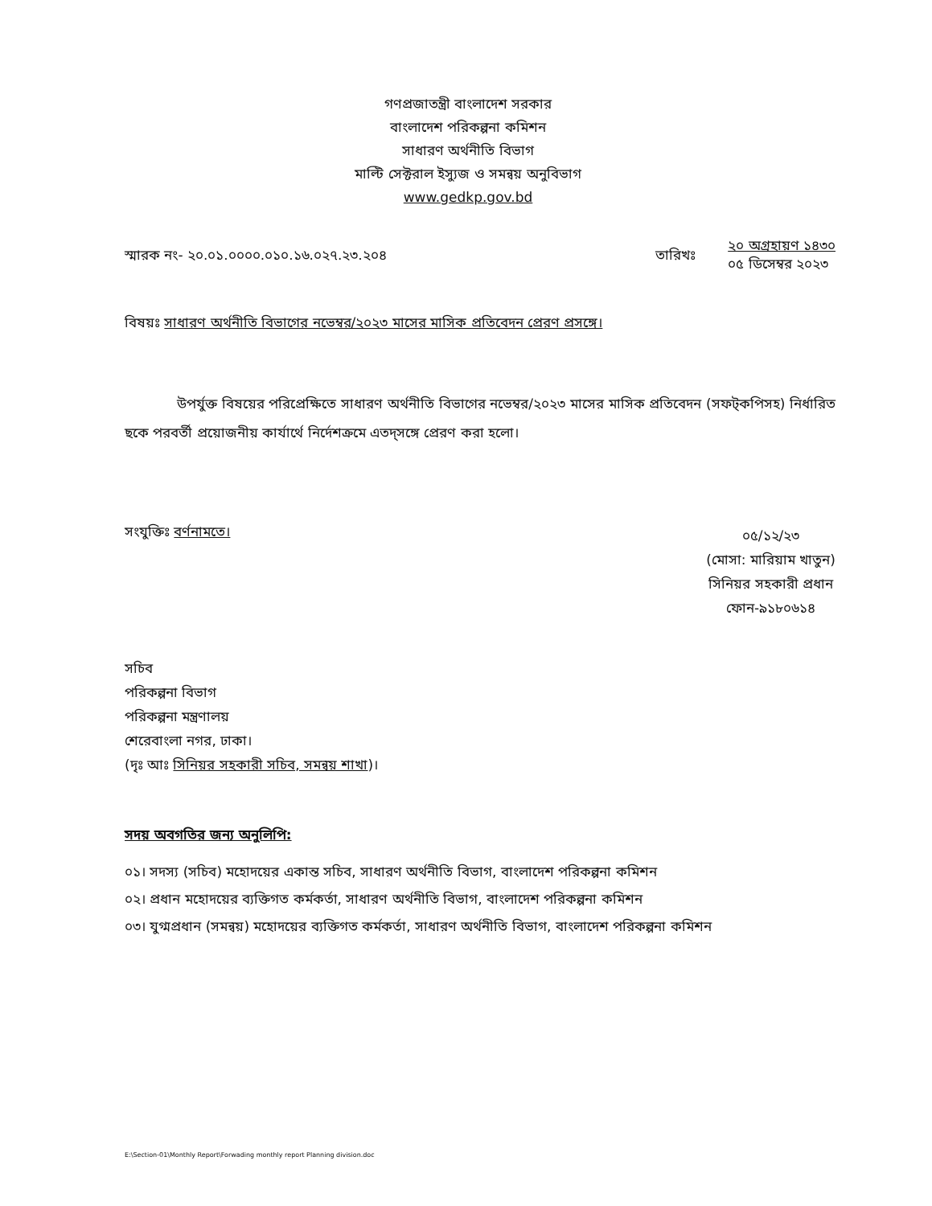গণপ্রজাতন্ত্রী বাংলাদেশ সরকার
বাংলাদেশ পরিকল্পনা কমিশন
সাধারণ অর্থনীতি বিভাগ
মাল্টি সেক্টরাল ইস্যুজ ও সমন্বয় অনুবিভাগ
www.gedkp.gov.bd
স্মারক নং- ২০.০১.০০০০.০১০.১৬.০২৭.২৩.২০৪
তারিখঃ
২০ অগ্রহায়ণ ১৪৩০
০৫ ডিসেম্বর ২০২৩
বিষয়ঃ সাধারণ অর্থনীতি বিভাগের নভেম্বর/২০২৩ মাসের মাসিক প্রতিবেদন প্রেরণ প্রসঙ্গে।
উপর্যুক্ত বিষয়ের পরিপ্রেক্ষিতে সাধারণ অর্থনীতি বিভাগের নভেম্বর/২০২৩ মাসের মাসিক প্রতিবেদন (সফট্কপিসহ) নির্ধারিত ছকে পরবর্তী প্রয়োজনীয় কার্যার্থে নির্দেশক্রমে এতদ্সঙ্গে প্রেরণ করা হলো।
সংযুক্তিঃ বর্ণনামতে।
০৫/১২/২৩
(মোসা: মারিয়াম খাতুন)
সিনিয়র সহকারী প্রধান
ফোন-৯১৮০৬১৪
সচিব
পরিকল্পনা বিভাগ
পরিকল্পনা মন্ত্রণালয়
শেরেবাংলা নগর, ঢাকা।
(দৃঃ আঃ সিনিয়র সহকারী সচিব, সমন্বয় শাখা)।
সদয় অবগতির জন্য অনুলিপি:
০১। সদস্য (সচিব) মহোদয়ের একান্ত সচিব, সাধারণ অর্থনীতি বিভাগ, বাংলাদেশ পরিকল্পনা কমিশন
০২। প্রধান মহোদয়ের ব্যক্তিগত কর্মকর্তা, সাধারণ অর্থনীতি বিভাগ, বাংলাদেশ পরিকল্পনা কমিশন
০৩। যুগ্মপ্রধান (সমন্বয়) মহোদয়ের ব্যক্তিগত কর্মকর্তা, সাধারণ অর্থনীতি বিভাগ, বাংলাদেশ পরিকল্পনা কমিশন
E:\Section-01\Monthly Report\Forwading monthly report Planning division.doc